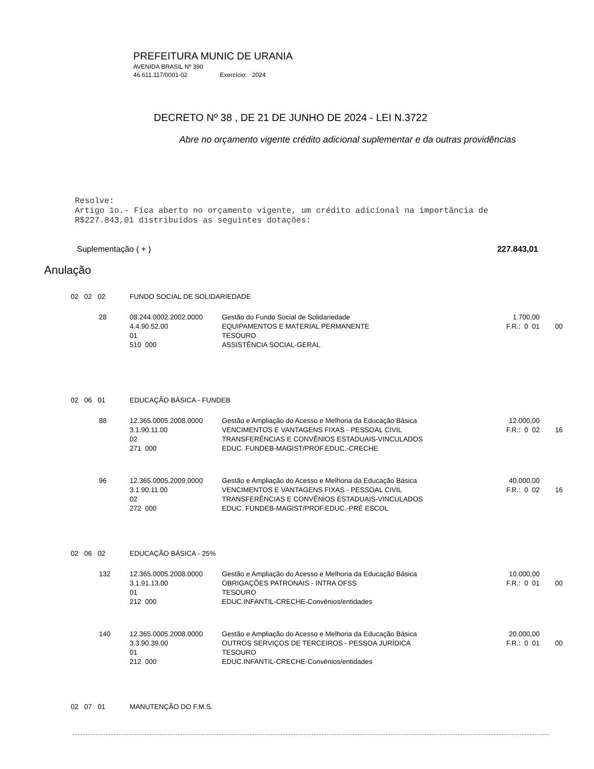PREFEITURA MUNIC DE URANIA
AVENIDA BRASIL Nº 390
46.611.117/0001-02 Exercício: 2024
DECRETO Nº 38 , DE 21 DE JUNHO DE 2024 - LEI N.3722
Abre no orçamento vigente crédito adicional suplementar e da outras providências
Resolve:
Artigo 1o.- Fica aberto no orçamento vigente, um crédito adicional na importância de
R$227.843,01 distribuídos as seguintes dotações:
Suplementação ( + ) 227.843,01
Anulação
| 02 02 02 | FUNDO SOCIAL DE SOLIDARIEDADE | | | |
| 28 | 08.244.0002.2002.0000 4.4.90.52.00 01 510 000 | Gestão do Fundo Social de Solidariedade EQUIPAMENTOS E MATERIAL PERMANENTE TESOURO ASSISTÊNCIA SOCIAL-GERAL | 1.700,00 F.R.: 0 01 | 00 |
| 02 06 01 | EDUCAÇÃO BÁSICA - FUNDEB | | | |
| 88 | 12.365.0005.2008.0000 3.1.90.11.00 02 271 000 | Gestão e Ampliação do Acesso e Melhoria da Educação Básica VENCIMENTOS E VANTAGENS FIXAS - PESSOAL CIVIL TRANSFERÊNCIAS E CONVÊNIOS ESTADUAIS-VINCULADOS EDUC. FUNDEB-MAGIST/PROF.EDUC.-CRECHE | 12.000,00 F.R.: 0 02 | 16 |
| 96 | 12.365.0005.2009.0000 3.1.90.11.00 02 272 000 | Gestão e Ampliação do Acesso e Melhoria da Educação Básica VENCIMENTOS E VANTAGENS FIXAS - PESSOAL CIVIL TRANSFERÊNCIAS E CONVÊNIOS ESTADUAIS-VINCULADOS EDUC. FUNDEB-MAGIST/PROF.EDUC.-PRÉ ESCOL | 40.000,00 F.R.: 0 02 | 16 |
| 02 06 02 | EDUCAÇÃO BÁSICA - 25% | | | |
| 132 | 12.365.0005.2008.0000 3.1.91.13.00 01 212 000 | Gestão e Ampliação do Acesso e Melhoria da Educação Básica OBRIGAÇÕES PATRONAIS - INTRA OFSS TESOURO EDUC.INFANTIL-CRECHE-Convênios/entidades | 10.000,00 F.R.: 0 01 | 00 |
| 140 | 12.365.0005.2008.0000 3.3.90.39.00 01 212 000 | Gestão e Ampliação do Acesso e Melhoria da Educação Básica OUTROS SERVIÇOS DE TERCEIROS - PESSOA JURÍDICA TESOURO EDUC.INFANTIL-CRECHE-Convênios/entidades | 20.000,00 F.R.: 0 01 | 00 |
| 02 07 01 | MANUTENÇÃO DO F.M.S. | | | |